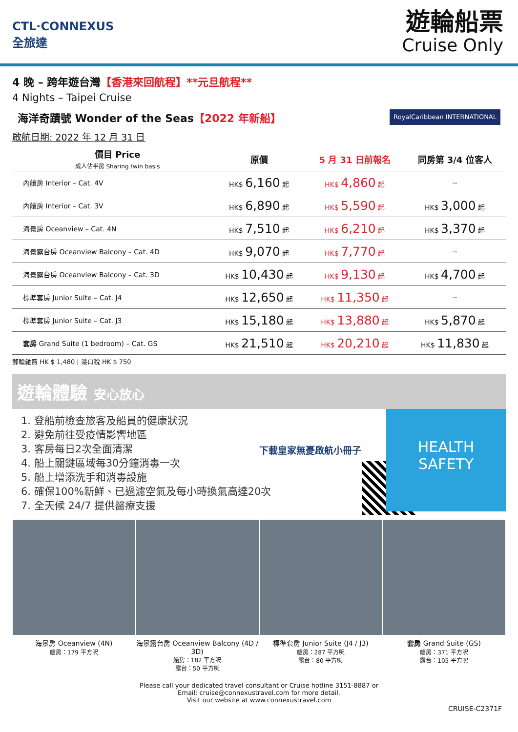CTL·CONNEXUS
全旅達
遊輪船票
Cruise Only
4 晚 – 跨年遊台灣【香港來回航程】**元旦航程**
4 Nights – Taipei Cruise
海洋奇蹟號 Wonder of the Seas【2022 年新船】 RoyalCaribbean INTERNATIONAL
啟航日期: 2022 年 12 月 31 日
| 價目 Price 成人佔半房 Sharing twin basis | 原價 | 5 月 31 日前報名 | 同房第 3/4 位客人 |
| --- | --- | --- | --- |
| 內艙房 Interior – Cat. 4V | HK$ 6,160 起 | HK$ 4,860 起 | -- |
| 內艙房 Interior – Cat. 3V | HK$ 6,890 起 | HK$ 5,590 起 | HK$ 3,000 起 |
| 海景房 Oceanview – Cat. 4N | HK$ 7,510 起 | HK$ 6,210 起 | HK$ 3,370 起 |
| 海景露台房 Oceanview Balcony – Cat. 4D | HK$ 9,070 起 | HK$ 7,770 起 | -- |
| 海景露台房 Oceanview Balcony – Cat. 3D | HK$ 10,430 起 | HK$ 9,130 起 | HK$ 4,700 起 |
| 標準套房 Junior Suite – Cat. J4 | HK$ 12,650 起 | HK$ 11,350 起 | -- |
| 標準套房 Junior Suite – Cat. J3 | HK$ 15,180 起 | HK$ 13,880 起 | HK$ 5,870 起 |
| 套房 Grand Suite (1 bedroom) – Cat. GS | HK$ 21,510 起 | HK$ 20,210 起 | HK$ 11,830 起 |
郵輪雜費 HK $ 1,480 | 港口稅 HK $ 750
遊輪體驗 安心放心
1. 登船前檢查旅客及船員的健康狀況
2. 避免前往受疫情影響地區
3. 客房每日2次全面清潔
4. 船上關鍵區域每30分鐘消毒一次
5. 船上增添洗手和消毒設施
6. 確保100%新鮮、已過濾空氣及每小時換氣高達20次
7. 全天候 24/7 提供醫療支援
下載皇家無憂啟航小冊子
HEALTH
SAFETY
海景房 Oceanview (4N)
艙房：179 平方呎
海景露台房 Oceanview Balcony (4D / 3D)
艙房：182 平方呎
露台：50 平方呎
標準套房 Junior Suite (J4 / J3)
艙房：287 平方呎
露台：80 平方呎
套房 Grand Suite (GS)
艙房：371 平方呎
露台：105 平方呎
Please call your dedicated travel consultant or Cruise hotline 3151-8887 or
Email: cruise@connexustravel.com for more detail.
Visit our website at www.connexustravel.com
CRUISE-C2371F